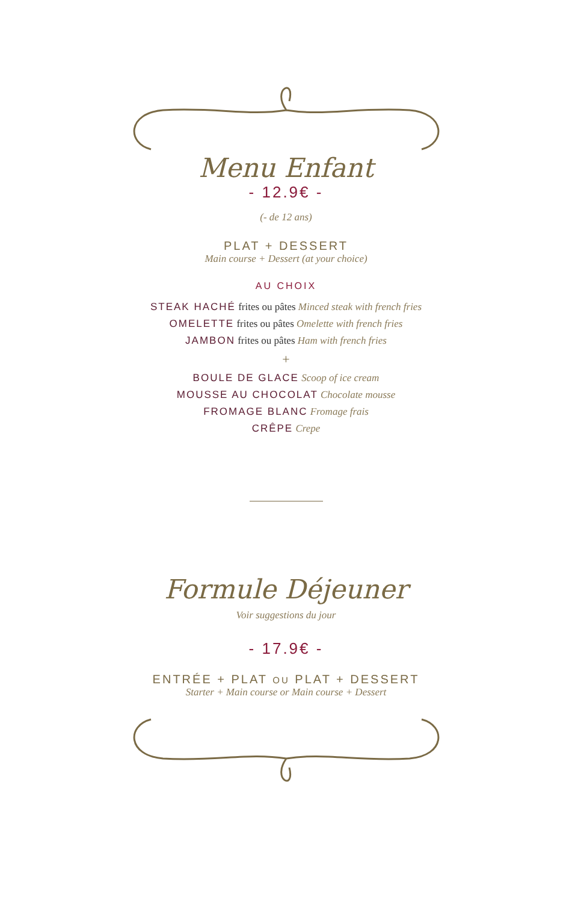Menu Enfant
- 12.9€ -
(- de 12 ans)
PLAT + DESSERT
Main course + Dessert (at your choice)
AU CHOIX
STEAK HACHÉ frites ou pâtes Minced steak with french fries
OMELETTE frites ou pâtes Omelette with french fries
JAMBON frites ou pâtes Ham with french fries
+
BOULE DE GLACE Scoop of ice cream
MOUSSE AU CHOCOLAT Chocolate mousse
FROMAGE BLANC Fromage frais
CRÊPE Crepe
Formule Déjeuner
Voir suggestions du jour
- 17.9€ -
ENTRÉE + PLAT OU PLAT + DESSERT
Starter + Main course or Main course + Dessert